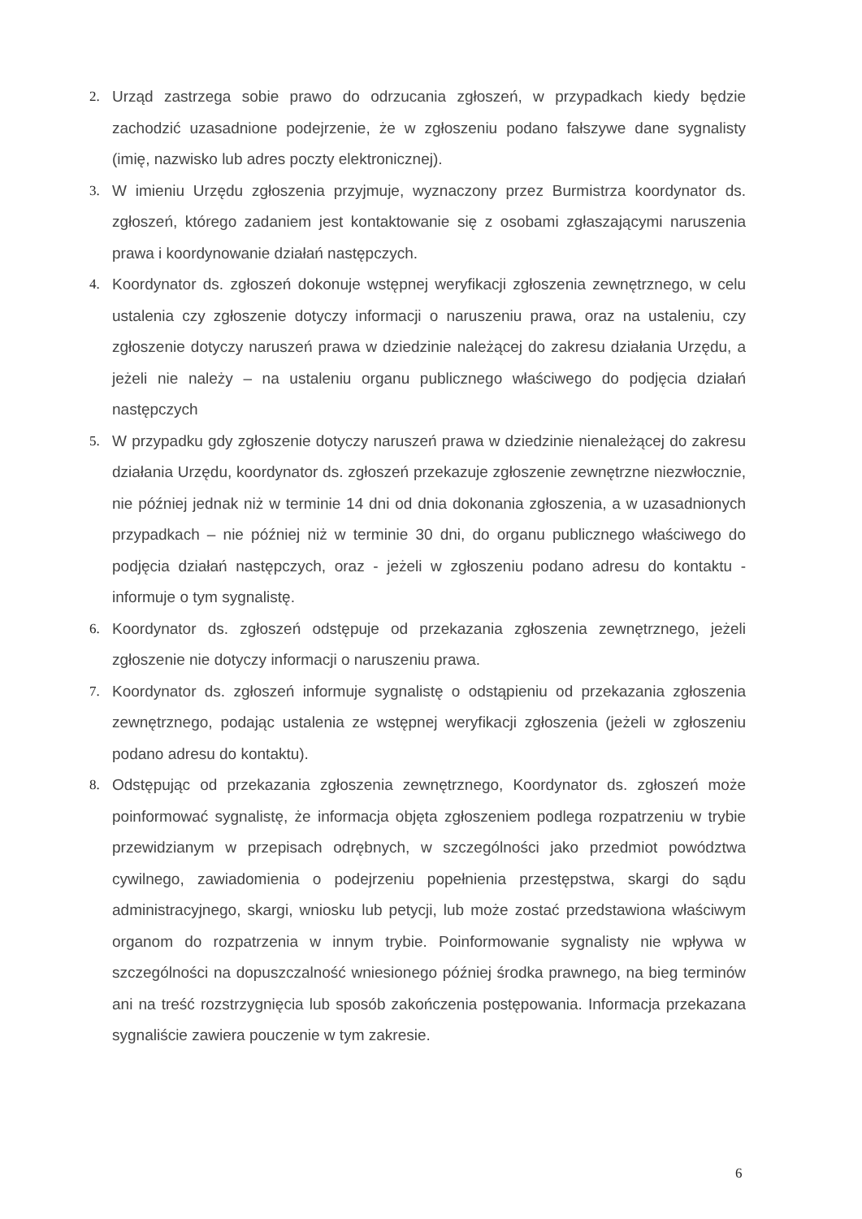2. Urząd zastrzega sobie prawo do odrzucania zgłoszeń, w przypadkach kiedy będzie zachodzić uzasadnione podejrzenie, że w zgłoszeniu podano fałszywe dane sygnalisty (imię, nazwisko lub adres poczty elektronicznej).
3. W imieniu Urzędu zgłoszenia przyjmuje, wyznaczony przez Burmistrza koordynator ds. zgłoszeń, którego zadaniem jest kontaktowanie się z osobami zgłaszającymi naruszenia prawa i koordynowanie działań następczych.
4. Koordynator ds. zgłoszeń dokonuje wstępnej weryfikacji zgłoszenia zewnętrznego, w celu ustalenia czy zgłoszenie dotyczy informacji o naruszeniu prawa, oraz na ustaleniu, czy zgłoszenie dotyczy naruszeń prawa w dziedzinie należącej do zakresu działania Urzędu, a jeżeli nie należy – na ustaleniu organu publicznego właściwego do podjęcia działań następczych
5. W przypadku gdy zgłoszenie dotyczy naruszeń prawa w dziedzinie nienależącej do zakresu działania Urzędu, koordynator ds. zgłoszeń przekazuje zgłoszenie zewnętrzne niezwłocznie, nie później jednak niż w terminie 14 dni od dnia dokonania zgłoszenia, a w uzasadnionych przypadkach – nie później niż w terminie 30 dni, do organu publicznego właściwego do podjęcia działań następczych, oraz - jeżeli w zgłoszeniu podano adresu do kontaktu - informuje o tym sygnalistę.
6. Koordynator ds. zgłoszeń odstępuje od przekazania zgłoszenia zewnętrznego, jeżeli zgłoszenie nie dotyczy informacji o naruszeniu prawa.
7. Koordynator ds. zgłoszeń informuje sygnalistę o odstąpieniu od przekazania zgłoszenia zewnętrznego, podając ustalenia ze wstępnej weryfikacji zgłoszenia (jeżeli w zgłoszeniu podano adresu do kontaktu).
8. Odstępując od przekazania zgłoszenia zewnętrznego, Koordynator ds. zgłoszeń może poinformować sygnalistę, że informacja objęta zgłoszeniem podlega rozpatrzeniu w trybie przewidzianym w przepisach odrębnych, w szczególności jako przedmiot powództwa cywilnego, zawiadomienia o podejrzeniu popełnienia przestępstwa, skargi do sądu administracyjnego, skargi, wniosku lub petycji, lub może zostać przedstawiona właściwym organom do rozpatrzenia w innym trybie. Poinformowanie sygnalisty nie wpływa w szczególności na dopuszczalność wniesionego później środka prawnego, na bieg terminów ani na treść rozstrzygnięcia lub sposób zakończenia postępowania. Informacja przekazana sygnaliście zawiera pouczenie w tym zakresie.
6